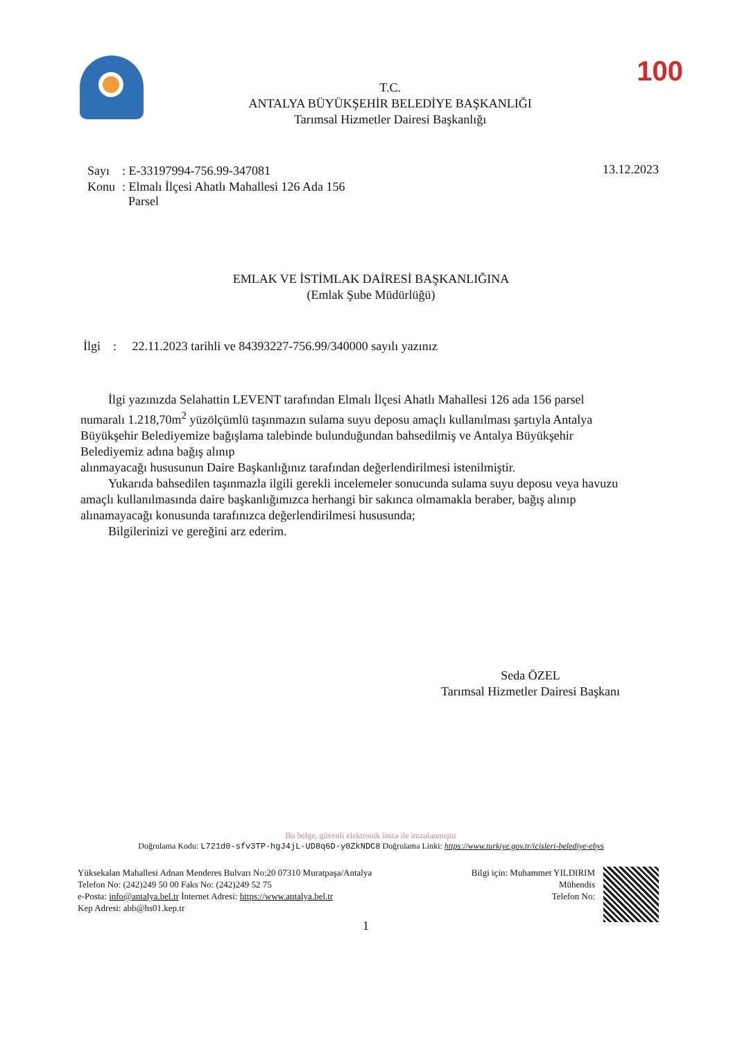T.C.
ANTALYA BÜYÜKŞEHİR BELEDİYE BAŞKANLIĞI
Tarımsal Hizmetler Dairesi Başkanlığı
100
| Sayı | : E-33197994-756.99-347081 |
| Konu | : Elmalı İlçesi Ahatlı Mahallesi 126 Ada 156 Parsel |
13.12.2023
EMLAK VE İSTİMLAK DAİRESİ BAŞKANLIĞINA
(Emlak Şube Müdürlüğü)
İlgi : 22.11.2023 tarihli ve 84393227-756.99/340000 sayılı yazınız
İlgi yazınızda Selahattin LEVENT tarafından Elmalı İlçesi Ahatlı Mahallesi 126 ada 156 parsel numaralı 1.218,70m<sup>2</sup> yüzölçümlü taşınmazın sulama suyu deposu amaçlı kullanılması şartıyla Antalya Büyükşehir Belediyemize bağışlama talebinde bulunduğundan bahsedilmiş ve Antalya Büyükşehir Belediyemiz adına bağış alınıp
alınmayacağı hususunun Daire Başkanlığınız tarafından değerlendirilmesi istenilmiştir.
Yukarıda bahsedilen taşınmazla ilgili gerekli incelemeler sonucunda sulama suyu deposu veya havuzu amaçlı kullanılmasında daire başkanlığımızca herhangi bir sakınca olmamakla beraber, bağış alınıp alınamayacağı konusunda tarafınızca değerlendirilmesi hususunda;
Bilgilerinizi ve gereğini arz ederim.
Seda ÖZEL
Tarımsal Hizmetler Dairesi Başkanı
Bu belge, güvenli elektronik imza ile imzalanmıştır
Doğrulama Kodu: L721d0-sfv3TP-hgJ4jL-UD8q6D-y0ZkNDC8 Doğrulama Linki: https://www.turkiye.gov.tr/icisleri-belediye-ebys
Yüksekalan Mahallesi Adnan Menderes Bulvarı No:20 07310 Muratpaşa/Antalya
Telefon No: (242)249 50 00 Faks No: (242)249 52 75
e-Posta: info@antalya.bel.tr İnternet Adresi: https://www.antalya.bel.tr
Kep Adresi: abb@hs01.kep.tr
Bilgi için: Muhammet YILDIRIM
Mühendis
Telefon No:
1